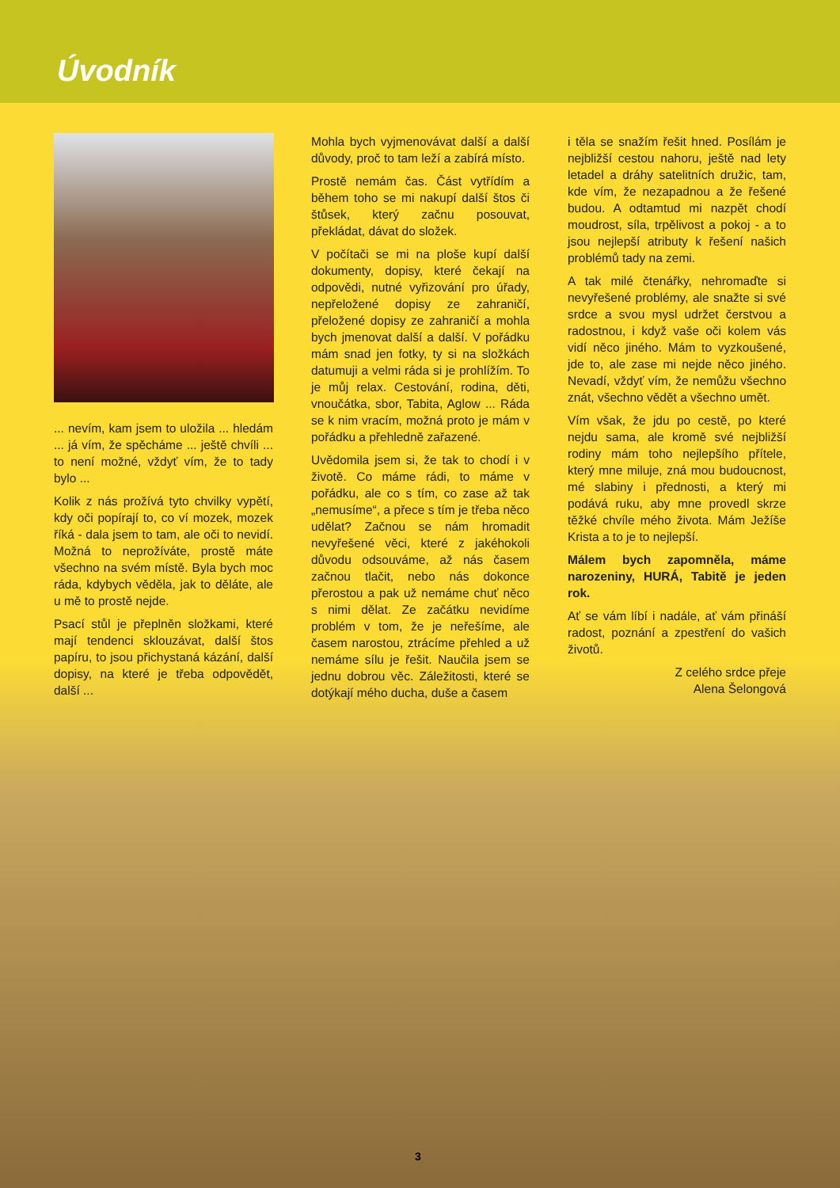Úvodník
... nevím, kam jsem to uložila ... hledám ... já vím, že spěcháme ... ještě chvíli ... to není možné, vždyť vím, že to tady bylo ...
Kolik z nás prožívá tyto chvilky vypětí, kdy oči popírají to, co ví mozek, mozek říká - dala jsem to tam, ale oči to nevidí. Možná to neprožíváte, prostě máte všechno na svém místě. Byla bych moc ráda, kdybych věděla, jak to děláte, ale u mě to prostě nejde.
Psací stůl je přeplněn složkami, které mají tendenci sklouzávat, další štos papíru, to jsou přichystaná kázání, další dopisy, na které je třeba odpovědět, další ...
Mohla bych vyjmenovávat další a další důvody, proč to tam leží a zabírá místo.
Prostě nemám čas. Část vytřídím a během toho se mi nakupí další štos či štůsek, který začnu posouvat, překládat, dávat do složek.
V počítači se mi na ploše kupí další dokumenty, dopisy, které čekají na odpovědi, nutné vyřizování pro úřady, nepřeložené dopisy ze zahraničí, přeložené dopisy ze zahraničí a mohla bych jmenovat další a další. V pořádku mám snad jen fotky, ty si na složkách datumuji a velmi ráda si je prohlížím. To je můj relax. Cestování, rodina, děti, vnoučátka, sbor, Tabita, Aglow ... Ráda se k nim vracím, možná proto je mám v pořádku a přehledně zařazené.
Uvědomila jsem si, že tak to chodí i v životě. Co máme rádi, to máme v pořádku, ale co s tím, co zase až tak „nemusíme“, a přece s tím je třeba něco udělat? Začnou se nám hromadit nevyřešené věci, které z jakéhokoli důvodu odsouváme, až nás časem začnou tlačit, nebo nás dokonce přerostou a pak už nemáme chuť něco s nimi dělat. Ze začátku nevidíme problém v tom, že je neřešíme, ale časem narostou, ztrácíme přehled a už nemáme sílu je řešit. Naučila jsem se jednu dobrou věc. Záležitosti, které se dotýkají mého ducha, duše a časem
i těla se snažím řešit hned. Posílám je nejbližší cestou nahoru, ještě nad lety letadel a dráhy satelitních družic, tam, kde vím, že nezapadnou a že řešené budou. A odtamtud mi nazpět chodí moudrost, síla, trpělivost a pokoj - a to jsou nejlepší atributy k řešení našich problémů tady na zemi.
A tak milé čtenářky, nehromaďte si nevyřešené problémy, ale snažte si své srdce a svou mysl udržet čerstvou a radostnou, i když vaše oči kolem vás vidí něco jiného. Mám to vyzkoušené, jde to, ale zase mi nejde něco jiného. Nevadí, vždyť vím, že nemůžu všechno znát, všechno vědět a všechno umět.
Vím však, že jdu po cestě, po které nejdu sama, ale kromě své nejbližší rodiny mám toho nejlepšího přítele, který mne miluje, zná mou budoucnost, mé slabiny i přednosti, a který mi podává ruku, aby mne provedl skrze těžké chvíle mého života. Mám Ježíše Krista a to je to nejlepší.
Málem bych zapomněla, máme narozeniny, HURÁ, Tabitě je jeden rok.
Ať se vám líbí i nadále, ať vám přináší radost, poznání a zpestření do vašich životů.
Z celého srdce přeje
Alena Šelongová
3